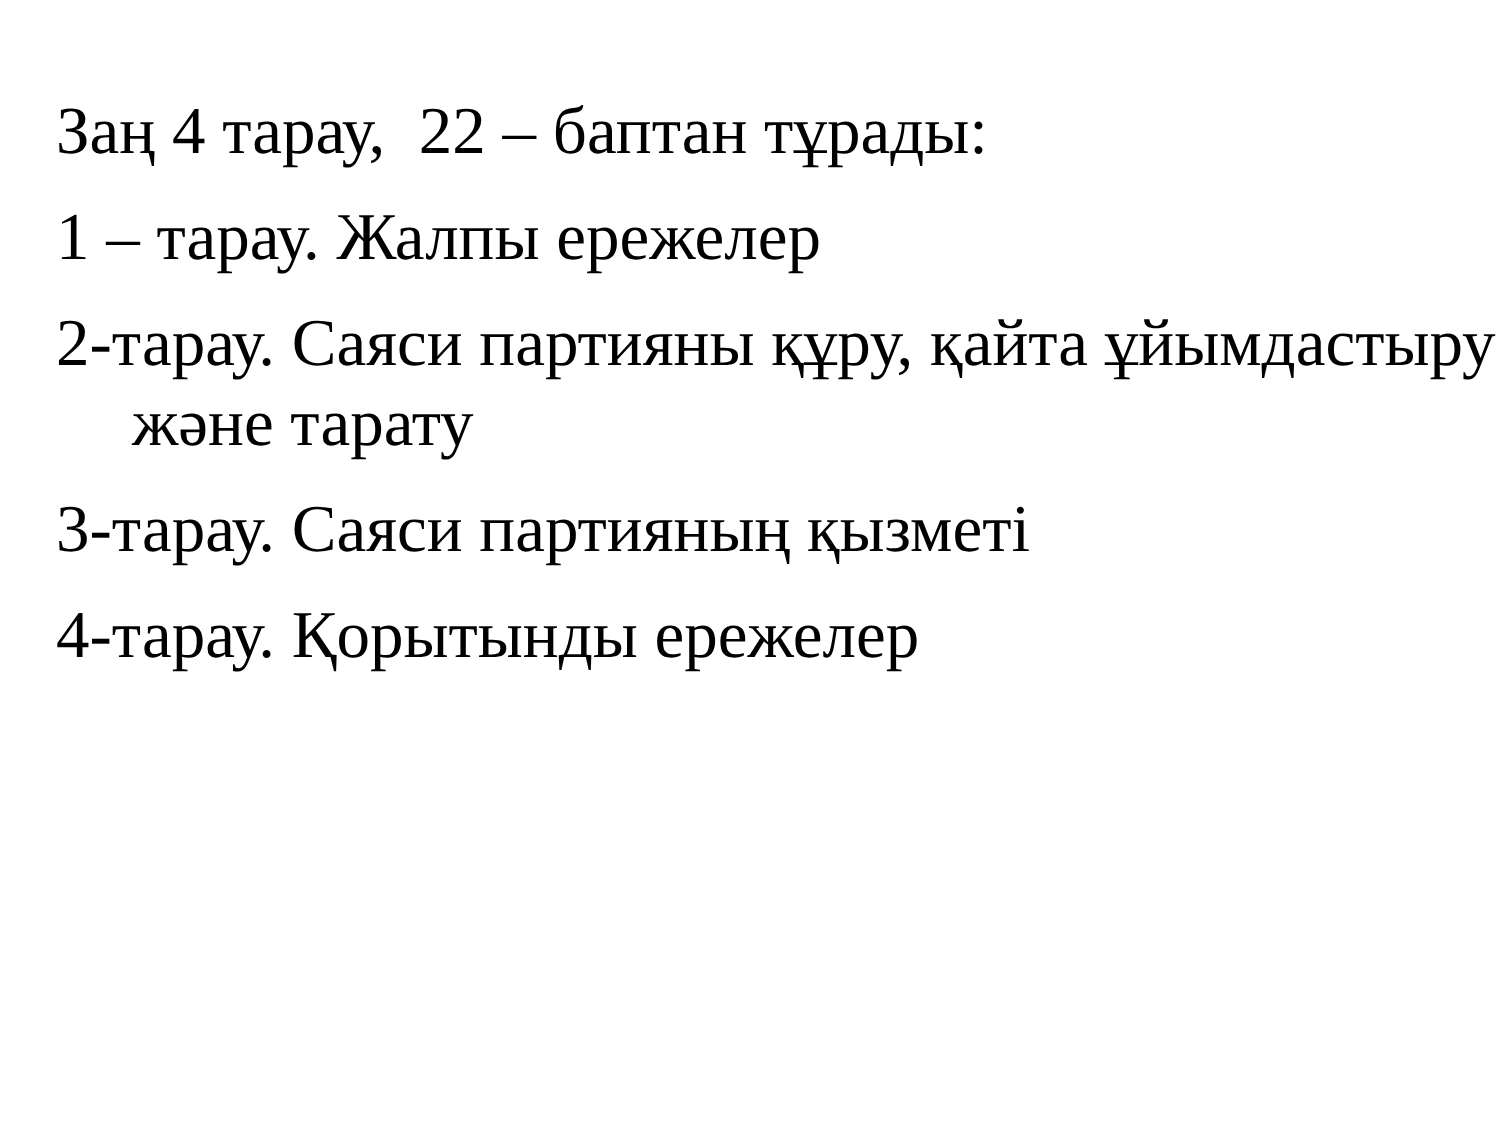Заң 4 тарау, 22 – баптан тұрады:
1 – тарау. Жалпы ережелер
2-тарау. Саяси партияны құру, қайта ұйымдастыру және тарату
3-тарау. Саяси партияның қызметі
4-тарау. Қорытынды ережелер